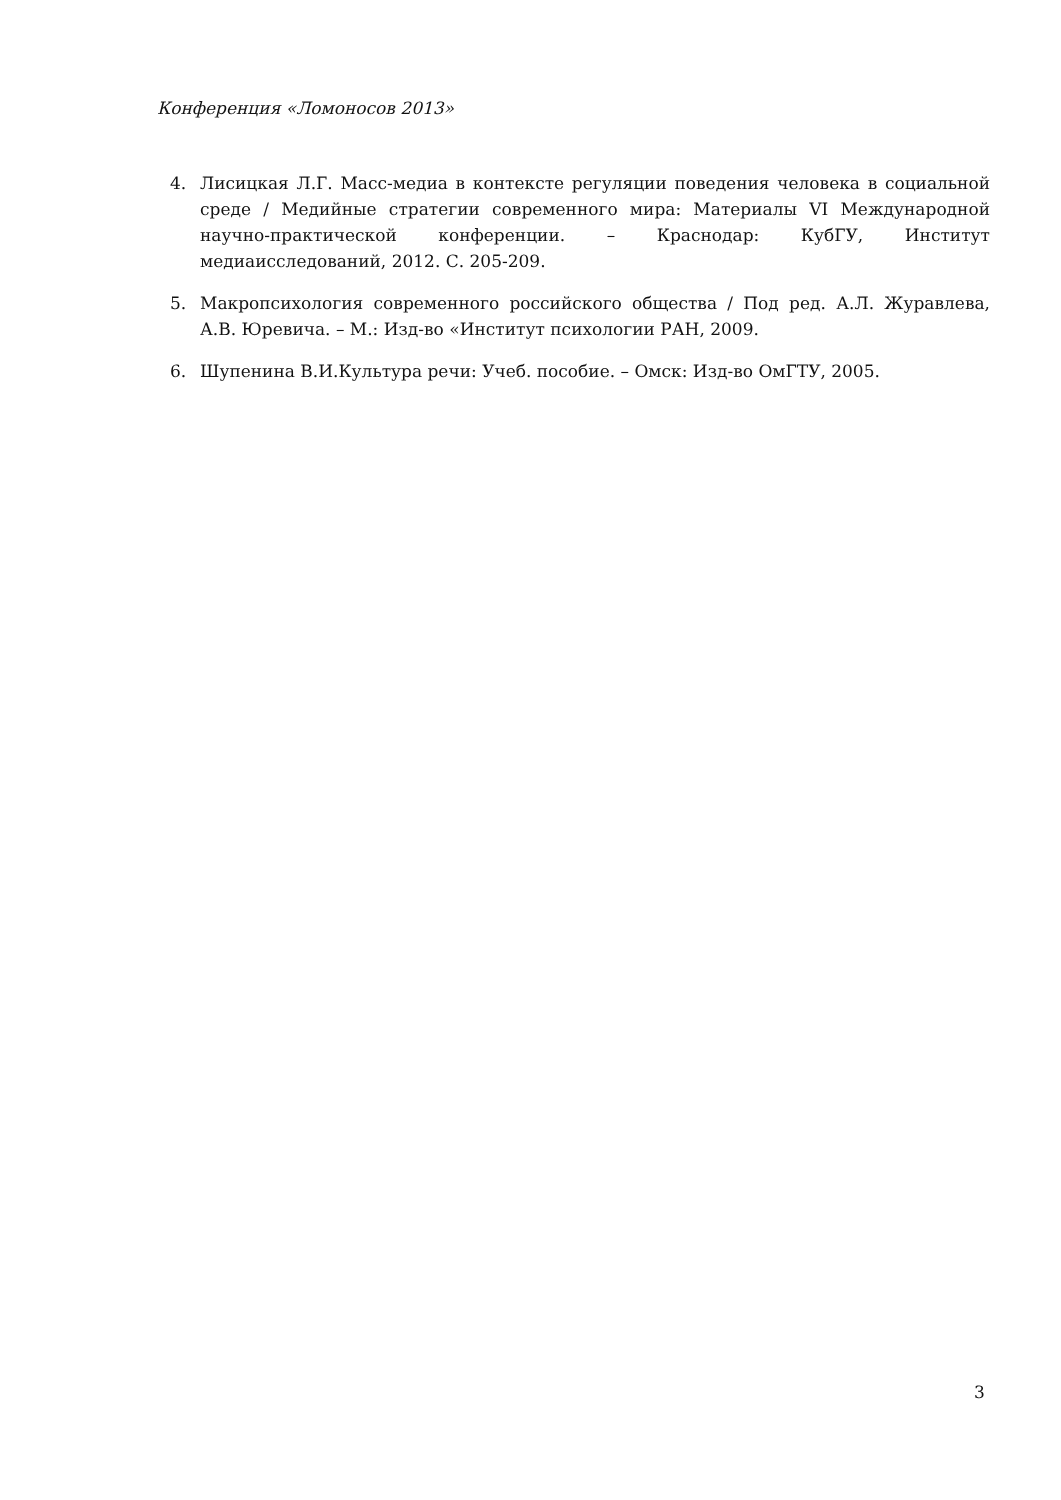Конференция «Ломоносов 2013»
4. Лисицкая Л.Г. Масс-медиа в контексте регуляции поведения человека в социальной среде / Медийные стратегии современного мира: Материалы VI Международной научно-практической конференции. – Краснодар: КубГУ, Институт медиаисследований, 2012. С. 205-209.
5. Макропсихология современного российского общества / Под ред. А.Л. Журавлева, А.В. Юревича. – М.: Изд-во «Институт психологии РАН, 2009.
6. Шупенина В.И.Культура речи: Учеб. пособие. – Омск: Изд-во ОмГТУ, 2005.
3